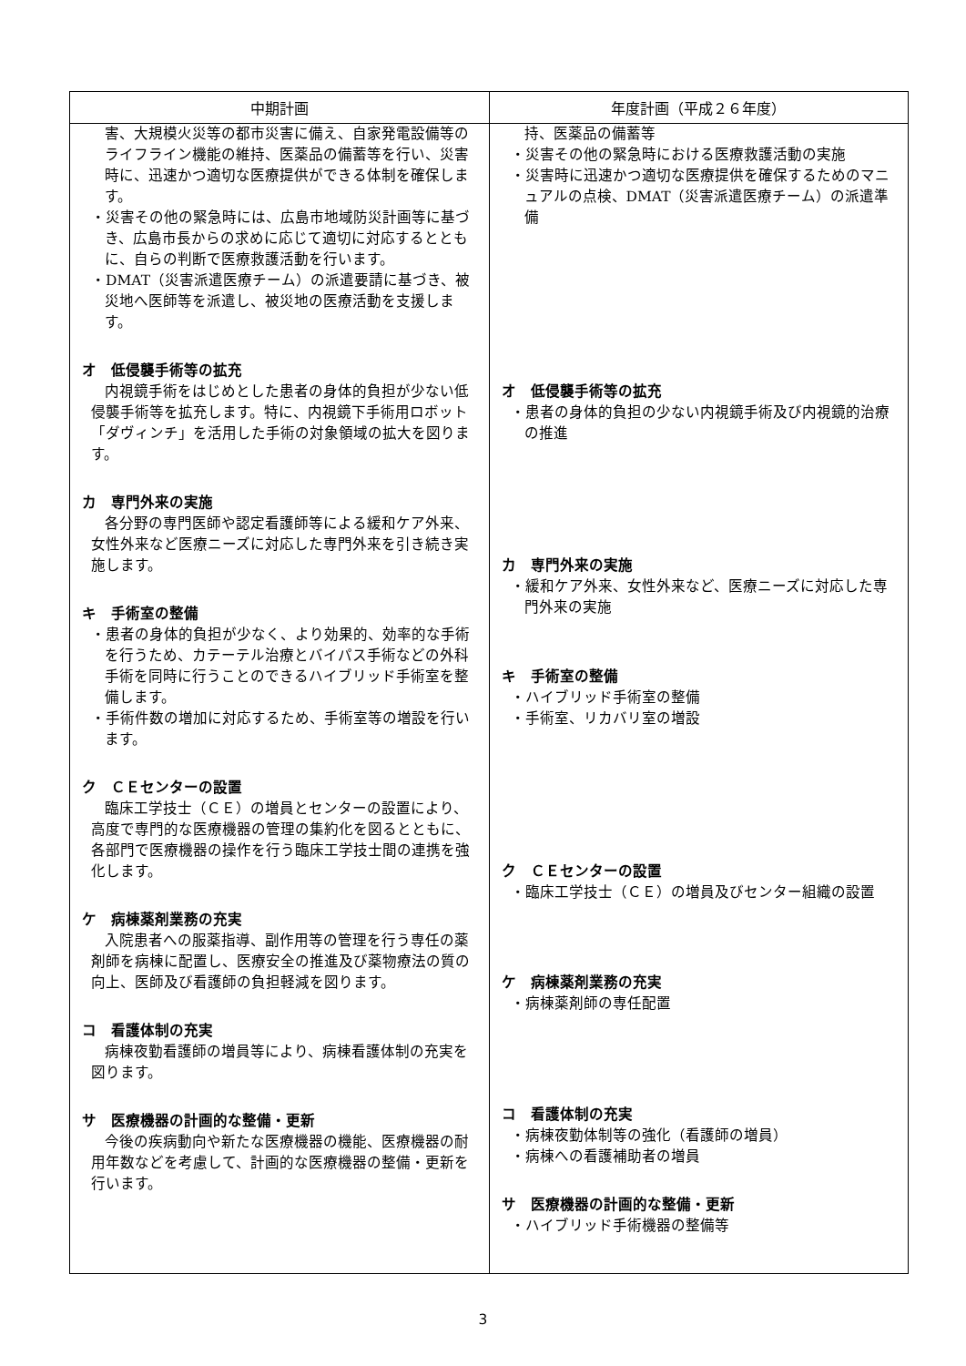| 中期計画 | 年度計画（平成２６年度） |
| --- | --- |
| 害、大規模火災等の都市災害に備え、自家発電設備等のライフライン機能の維持、医薬品の備蓄等を行い、災害時に、迅速かつ適切な医療提供ができる体制を確保します。 ・災害その他の緊急時には、広島市地域防災計画等に基づき、広島市長からの求めに応じて適切に対応するとともに、自らの判断で医療救護活動を行います。 ・DMAT（災害派遣医療チーム）の派遣要請に基づき、被災地へ医師等を派遣し、被災地の医療活動を支援します。 オ 低侵襲手術等の拡充 内視鏡手術をはじめとした患者の身体的負担が少ない低侵襲手術等を拡充します。特に、内視鏡下手術用ロボット「ダヴィンチ」を活用した手術の対象領域の拡大を図ります。 カ 専門外来の実施 各分野の専門医師や認定看護師等による緩和ケア外来、女性外来など医療ニーズに対応した専門外来を引き続き実施します。 キ 手術室の整備 ・患者の身体的負担が少なく、より効果的、効率的な手術を行うため、カテーテル治療とバイパス手術などの外科手術を同時に行うことのできるハイブリッド手術室を整備します。 ・手術件数の増加に対応するため、手術室等の増設を行います。 ク ＣＥセンターの設置 臨床工学技士（ＣＥ）の増員とセンターの設置により、高度で専門的な医療機器の管理の集約化を図るとともに、各部門で医療機器の操作を行う臨床工学技士間の連携を強化します。 ケ 病棟薬剤業務の充実 入院患者への服薬指導、副作用等の管理を行う専任の薬剤師を病棟に配置し、医療安全の推進及び薬物療法の質の向上、医師及び看護師の負担軽減を図ります。 コ 看護体制の充実 病棟夜勤看護師の増員等により、病棟看護体制の充実を図ります。 サ 医療機器の計画的な整備・更新 今後の疾病動向や新たな医療機器の機能、医療機器の耐用年数などを考慮して、計画的な医療機器の整備・更新を行います。 | 持、医薬品の備蓄等 ・災害その他の緊急時における医療救護活動の実施 ・災害時に迅速かつ適切な医療提供を確保するためのマニュアルの点検、DMAT（災害派遣医療チーム）の派遣準備 オ 低侵襲手術等の拡充 ・患者の身体的負担の少ない内視鏡手術及び内視鏡的治療の推進 カ 専門外来の実施 ・緩和ケア外来、女性外来など、医療ニーズに対応した専門外来の実施 キ 手術室の整備 ・ハイブリッド手術室の整備 ・手術室、リカバリ室の増設 ク ＣＥセンターの設置 ・臨床工学技士（ＣＥ）の増員及びセンター組織の設置 ケ 病棟薬剤業務の充実 ・病棟薬剤師の専任配置 コ 看護体制の充実 ・病棟夜勤体制等の強化（看護師の増員） ・病棟への看護補助者の増員 サ 医療機器の計画的な整備・更新 ・ハイブリッド手術機器の整備等 |
3